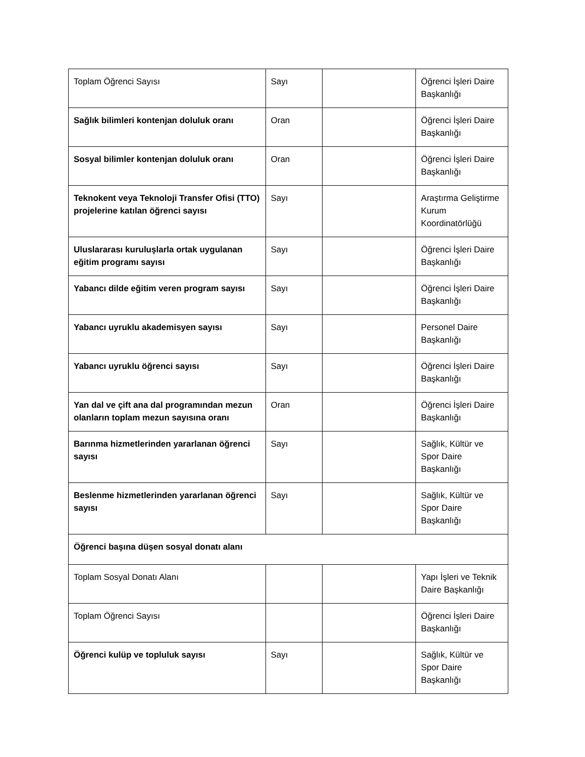| Toplam Öğrenci Sayısı | Sayı | | Öğrenci İşleri Daire Başkanlığı |
| Sağlık bilimleri kontenjan doluluk oranı | Oran | | Öğrenci İşleri Daire Başkanlığı |
| Sosyal bilimler kontenjan doluluk oranı | Oran | | Öğrenci İşleri Daire Başkanlığı |
| Teknokent veya Teknoloji Transfer Ofisi (TTO) projelerine katılan öğrenci sayısı | Sayı | | Araştırma Geliştirme Kurum Koordinatörlüğü |
| Uluslararası kuruluşlarla ortak uygulanan eğitim programı sayısı | Sayı | | Öğrenci İşleri Daire Başkanlığı |
| Yabancı dilde eğitim veren program sayısı | Sayı | | Öğrenci İşleri Daire Başkanlığı |
| Yabancı uyruklu akademisyen sayısı | Sayı | | Personel Daire Başkanlığı |
| Yabancı uyruklu öğrenci sayısı | Sayı | | Öğrenci İşleri Daire Başkanlığı |
| Yan dal ve çift ana dal programından mezun olanların toplam mezun sayısına oranı | Oran | | Öğrenci İşleri Daire Başkanlığı |
| Barınma hizmetlerinden yararlanan öğrenci sayısı | Sayı | | Sağlık, Kültür ve Spor Daire Başkanlığı |
| Beslenme hizmetlerinden yararlanan öğrenci sayısı | Sayı | | Sağlık, Kültür ve Spor Daire Başkanlığı |
| Öğrenci başına düşen sosyal donatı alanı | | | |
| Toplam Sosyal Donatı Alanı | | | Yapı İşleri ve Teknik Daire Başkanlığı |
| Toplam Öğrenci Sayısı | | | Öğrenci İşleri Daire Başkanlığı |
| Öğrenci kulüp ve topluluk sayısı | Sayı | | Sağlık, Kültür ve Spor Daire Başkanlığı |